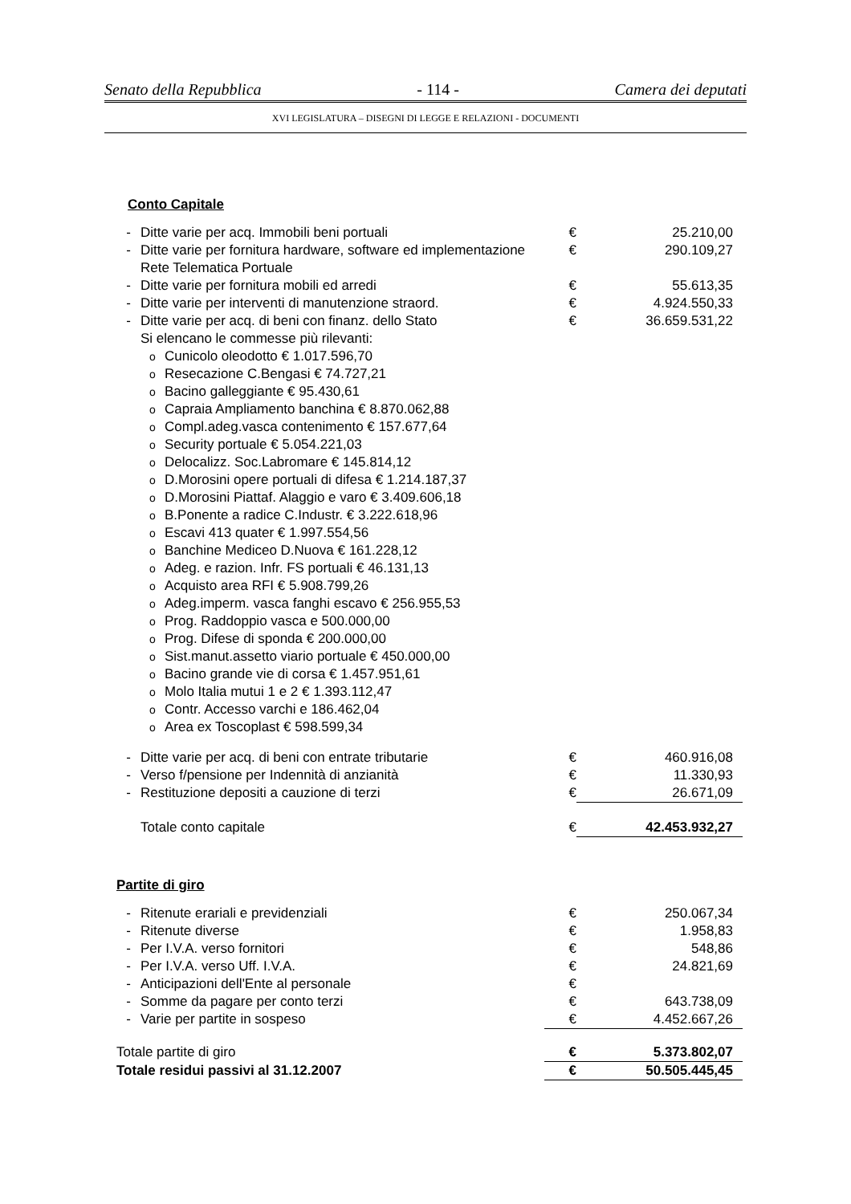Senato della Repubblica - 114 - Camera dei deputati
XVI LEGISLATURA – DISEGNI DI LEGGE E RELAZIONI - DOCUMENTI
Conto Capitale
| - | Ditte varie per acq. Immobili beni portuali | | € | 25.210,00 |
| - | Ditte varie per fornitura hardware, software ed implementazione Rete Telematica Portuale | | € | 290.109,27 |
| - | Ditte varie per fornitura mobili ed arredi | | € | 55.613,35 |
| - | Ditte varie per interventi di manutenzione straord. | | € | 4.924.550,33 |
| - | Ditte varie per acq. di beni con finanz. dello Stato | | € | 36.659.531,22 |
| | Si elencano le commesse più rilevanti: | | | |
| | o | Cunicolo oleodotto € 1.017.596,70 | | |
| | o | Resecazione C.Bengasi € 74.727,21 | | |
| | o | Bacino galleggiante € 95.430,61 | | |
| | o | Capraia Ampliamento banchina € 8.870.062,88 | | |
| | o | Compl.adeg.vasca contenimento € 157.677,64 | | |
| | o | Security portuale € 5.054.221,03 | | |
| | o | Delocalizz. Soc.Labromare € 145.814,12 | | |
| | o | D.Morosini opere portuali di difesa € 1.214.187,37 | | |
| | o | D.Morosini Piattaf. Alaggio e varo € 3.409.606,18 | | |
| | o | B.Ponente a radice C.Industr. € 3.222.618,96 | | |
| | o | Escavi 413 quater € 1.997.554,56 | | |
| | o | Banchine Mediceo D.Nuova € 161.228,12 | | |
| | o | Adeg. e razion. Infr. FS portuali € 46.131,13 | | |
| | o | Acquisto area RFI € 5.908.799,26 | | |
| | o | Adeg.imperm. vasca fanghi escavo € 256.955,53 | | |
| | o | Prog. Raddoppio vasca e 500.000,00 | | |
| | o | Prog. Difese di sponda € 200.000,00 | | |
| | o | Sist.manut.assetto viario portuale € 450.000,00 | | |
| | o | Bacino grande vie di corsa € 1.457.951,61 | | |
| | o | Molo Italia mutui 1 e 2 € 1.393.112,47 | | |
| | o | Contr. Accesso varchi e 186.462,04 | | |
| | o | Area ex Toscoplast € 598.599,34 | | |
| - | Ditte varie per acq. di beni con entrate tributarie | | € | 460.916,08 |
| - | Verso f/pensione per Indennità di anzianità | | € | 11.330,93 |
| - | Restituzione depositi a cauzione di terzi | | € | 26.671,09 |
| | Totale conto capitale | | € | 42.453.932,27 |
Partite di giro
| - | Ritenute erariali e previdenziali | € | 250.067,34 |
| - | Ritenute diverse | € | 1.958,83 |
| - | Per I.V.A. verso fornitori | € | 548,86 |
| - | Per I.V.A. verso Uff. I.V.A. | € | 24.821,69 |
| - | Anticipazioni dell'Ente al personale | € | |
| - | Somme da pagare per conto terzi | € | 643.738,09 |
| - | Varie per partite in sospeso | € | 4.452.667,26 |
| Totale partite di giro | | € | 5.373.802,07 |
| Totale residui passivi al 31.12.2007 | | € | 50.505.445,45 |